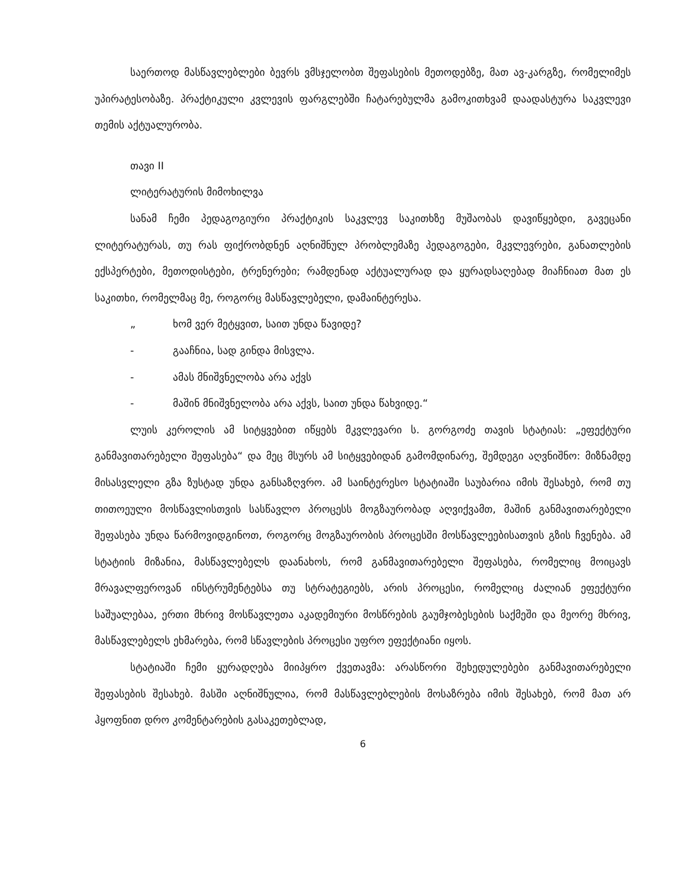საერთოდ მასწავლებლები ბევრს ვმსჯელობთ შეფასების მეთოდებზე, მათ ავ-კარგზე, რომელიმეს უპირატესობაზე. პრაქტიკული კვლევის ფარგლებში ჩატარებულმა გამოკითხვამ დაადასტურა საკვლევი თემის აქტუალურობა.
თავი II
ლიტერატურის მიმოხილვა
სანამ ჩემი პედაგოგიური პრაქტიკის საკვლევ საკითხზე მუშაობას დავიწყებდი, გავეცანი ლიტერატურას, თუ რას ფიქრობდნენ აღნიშნულ პრობლემაზე პედაგოგები, მკვლევრები, განათლების ექსპერტები, მეთოდისტები, ტრენერები; რამდენად აქტუალურად და ყურადსაღებად მიაჩნიათ მათ ეს საკითხი, რომელმაც მე, როგორც მასწავლებელი, დამაინტერესა.
„ ხომ ვერ მეტყვით, საით უნდა წავიდე?
- გააჩნია, სად გინდა მისვლა.
- ამას მნიშვნელობა არა აქვს
- მაშინ მნიშვნელობა არა აქვს, საით უნდა წახვიდე.“
ლუის კეროლის ამ სიტყვებით იწყებს მკვლევარი ს. გორგოძე თავის სტატიას: „ეფექტური განმავითარებელი შეფასება“ და მეც მსურს ამ სიტყვებიდან გამომდინარე, შემდეგი აღვნიშნო: მიზნამდე მისასვლელი გზა ზუსტად უნდა განსაზღვრო. ამ საინტერესო სტატიაში საუბარია იმის შესახებ, რომ თუ თითოეული მოსწავლისთვის სასწავლო პროცესს მოგზაურობად აღვიქვამთ, მაშინ განმავითარებელი შეფასება უნდა წარმოვიდგინოთ, როგორც მოგზაურობის პროცესში მოსწავლეებისათვის გზის ჩვენება. ამ სტატიის მიზანია, მასწავლებელს დაანახოს, რომ განმავითარებელი შეფასება, რომელიც მოიცავს მრავალფეროვან ინსტრუმენტებსა თუ სტრატეგიებს, არის პროცესი, რომელიც ძალიან ეფექტური საშუალებაა, ერთი მხრივ მოსწავლეთა აკადემიური მოსწრების გაუმჯობესების საქმეში და მეორე მხრივ, მასწავლებელს ეხმარება, რომ სწავლების პროცესი უფრო ეფექტიანი იყოს.
სტატიაში ჩემი ყურადღება მიიპყრო ქვეთავმა: არასწორი შეხედულებები განმავითარებელი შეფასების შესახებ. მასში აღნიშნულია, რომ მასწავლებლების მოსაზრება იმის შესახებ, რომ მათ არ ჰყოფნით დრო კომენტარების გასაკეთებლად,
6